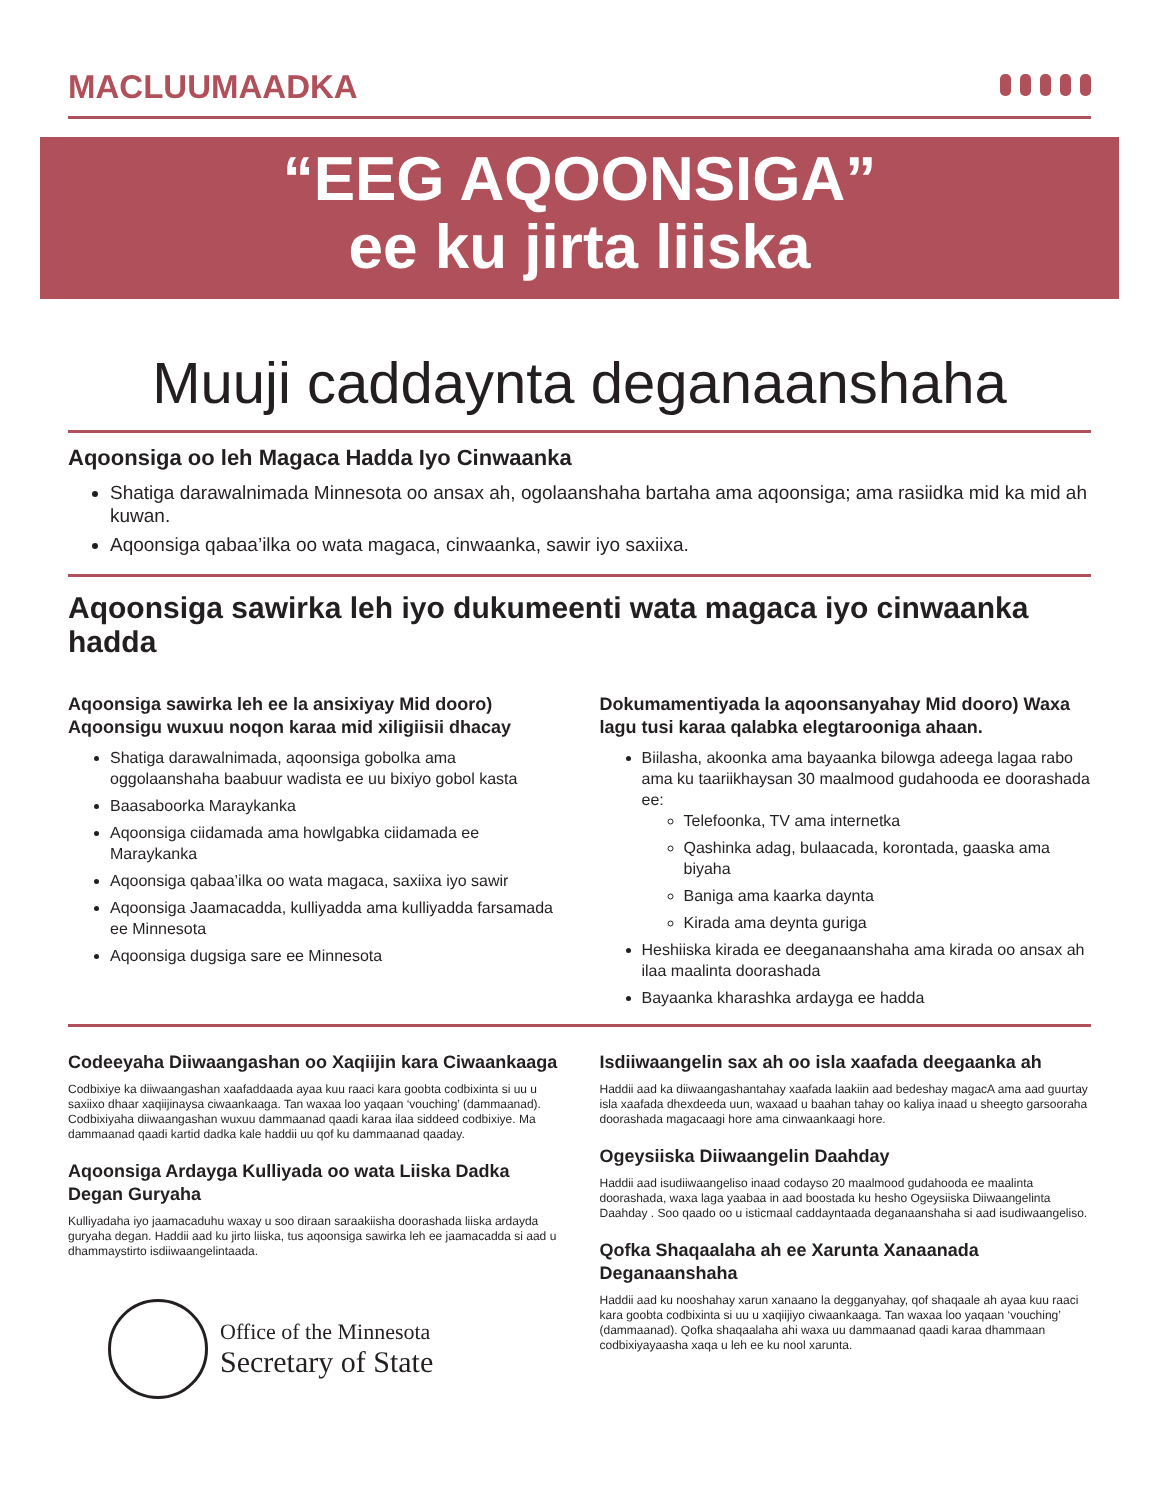MACLUUMAADKA
“EEG AQOONSIGA”
ee ku jirta liiska
Muuji caddaynta deganaanshaha
Aqoonsiga oo leh Magaca Hadda Iyo Cinwaanka
Shatiga darawalnimada Minnesota oo ansax ah, ogolaanshaha bartaha ama aqoonsiga; ama rasiidka mid ka mid ah kuwan.
Aqoonsiga qabaa’ilka oo wata magaca, cinwaanka, sawir iyo saxiixa.
Aqoonsiga sawirka leh iyo dukumeenti wata magaca iyo cinwaanka hadda
Aqoonsiga sawirka leh ee la ansixiyay Mid dooro) Aqoonsigu wuxuu noqon karaa mid xiligiisii dhacay
Shatiga darawalnimada, aqoonsiga gobolka ama oggolaanshaha baabuur wadista ee uu bixiyo gobol kasta
Baasaboorka Maraykanka
Aqoonsiga ciidamada ama howlgabka ciidamada ee Maraykanka
Aqoonsiga qabaa’ilka oo wata magaca, saxiixa iyo sawir
Aqoonsiga Jaamacadda, kulliyadda ama kulliyadda farsamada ee Minnesota
Aqoonsiga dugsiga sare ee Minnesota
Dokumamentiyada la aqoonsanyahay Mid dooro) Waxa lagu tusi karaa qalabka elegtarooniga ahaan.
Biilasha, akoonka ama bayaanka bilowga adeega lagaa rabo ama ku taariikhaysan 30 maalmood gudahooda ee doorashada ee:
Telefoonka, TV ama internetka
Qashinka adag, bulaacada, korontada, gaaska ama biyaha
Baniga ama kaarka daynta
Kirada ama deynta guriga
Heshiiska kirada ee deeganaanshaha ama kirada oo ansax ah ilaa maalinta doorashada
Bayaanka kharashka ardayga ee hadda
Codeeyaha Diiwaangashan oo Xaqiijin kara Ciwaankaaga
Codbixiye ka diiwaangashan xaafaddaada ayaa kuu raaci kara goobta codbixinta si uu u saxiixo dhaar xaqiijinaysa ciwaankaaga. Tan waxaa loo yaqaan ‘vouching’ (dammaanad). Codbixiyaha diiwaangashan wuxuu dammaanad qaadi karaa ilaa siddeed codbixiye. Ma dammaanad qaadi kartid dadka kale haddii uu qof ku dammaanad qaaday.
Aqoonsiga Ardayga Kulliyada oo wata Liiska Dadka Degan Guryaha
Kulliyadaha iyo jaamacaduhu waxay u soo diraan saraakiisha doorashada liiska ardayda guryaha degan. Haddii aad ku jirto liiska, tus aqoonsiga sawirka leh ee jaamacadda si aad u dhammaystirto isdiiwaangelintaada.
Office of the Minnesota
Secretary of State
Isdiiwaangelin sax ah oo isla xaafada deegaanka ah
Haddii aad ka diiwaangashantahay xaafada laakiin aad bedeshay magacA ama aad guurtay isla xaafada dhexdeeda uun, waxaad u baahan tahay oo kaliya inaad u sheegto garsooraha doorashada magacaagi hore ama cinwaankaagi hore.
Ogeysiiska Diiwaangelin Daahday
Haddii aad isudiiwaangeliso inaad codayso 20 maalmood gudahooda ee maalinta doorashada, waxa laga yaabaa in aad boostada ku hesho Ogeysiiska Diiwaangelinta Daahday . Soo qaado oo u isticmaal caddayntaada deganaanshaha si aad isudiwaangeliso.
Qofka Shaqaalaha ah ee Xarunta Xanaanada Deganaanshaha
Haddii aad ku nooshahay xarun xanaano la degganyahay, qof shaqaale ah ayaa kuu raaci kara goobta codbixinta si uu u xaqiijiyo ciwaankaaga. Tan waxaa loo yaqaan ‘vouching’ (dammaanad). Qofka shaqaalaha ahi waxa uu dammaanad qaadi karaa dhammaan codbixiyayaasha xaqa u leh ee ku nool xarunta.